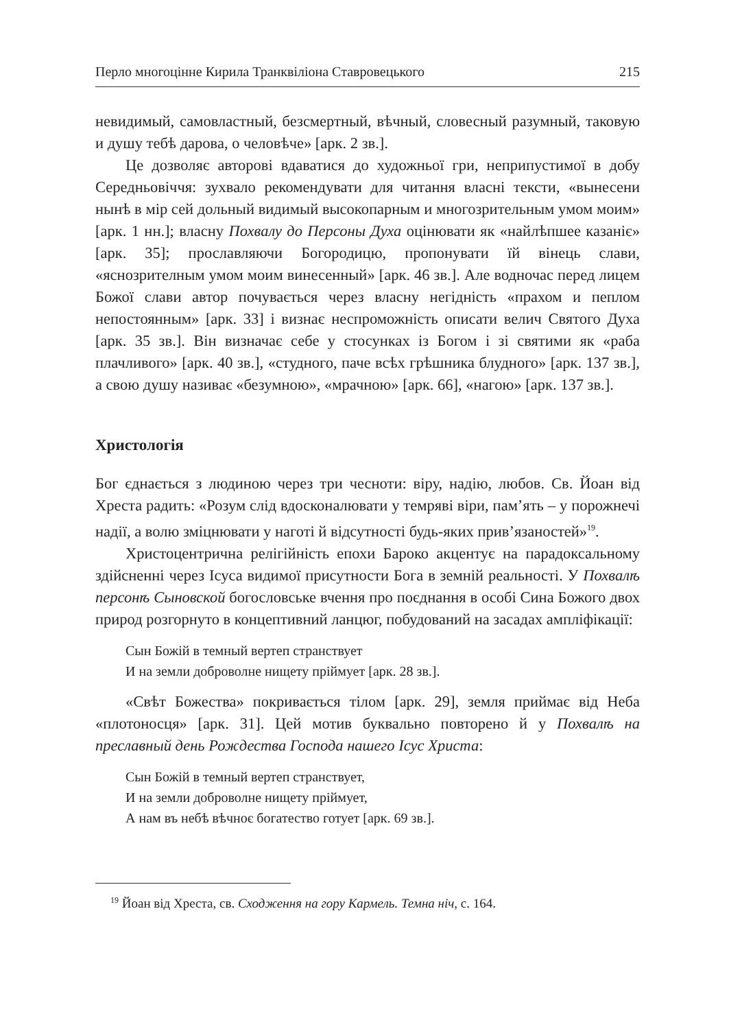Перло многоцінне Кирила Транквіліона Ставровецького 215
невидимый, самовластный, безсмертный, вѣчный, словесный разумный, таковую и душу тебѣ дарова, о человѣче» [арк. 2 зв.].
Це дозволяє авторові вдаватися до художньої гри, неприпустимої в добу Середньовіччя: зухвало рекомендувати для читання власні тексти, «вынесени нынѣ в мір сей дольный видимый высокопарным и многозрительным умом моим» [арк. 1 нн.]; власну Похвалу до Персоны Духа оцінювати як «найлѣпшее казаніє» [арк. 35]; прославляючи Богородицю, пропонувати їй вінець слави, «яснозрителным умом моим винесенный» [арк. 46 зв.]. Але водночас перед лицем Божої слави автор почувається через власну негідність «прахом и пеплом непостоянным» [арк. 33] і визнає неспроможність описати велич Святого Духа [арк. 35 зв.]. Він визначає себе у стосунках із Богом і зі святими як «раба плачливого» [арк. 40 зв.], «студного, паче всѣх грѣшника блудного» [арк. 137 зв.], а свою душу називає «безумною», «мрачною» [арк. 66], «нагою» [арк. 137 зв.].
Христологія
Бог єднається з людиною через три чесноти: віру, надію, любов. Св. Йоан від Хреста радить: «Розум слід вдосконалювати у темряві віри, пам’ять – у порожнечі надії, а волю зміцнювати у наготі й відсутності будь-яких прив’язаностей»<sup>19</sup>.
Христоцентрична релігійність епохи Бароко акцентує на парадоксальному здійсненні через Ісуса видимої присутности Бога в земній реальності. У Похвалѣ персонѣ Сыновской богословське вчення про поєднання в особі Сина Божого двох природ розгорнуто в концептивний ланцюг, побудований на засадах ампліфікації:
Сын Божій в темный вертеп странствует
И на земли доброволне нищету пріймует [арк. 28 зв.].
«Свѣт Божества» покривається тілом [арк. 29], земля приймає від Неба «плотоносця» [арк. 31]. Цей мотив буквально повторено й у Похвалѣ на преславный день Рождества Господа нашего Ісус Христа:
Сын Божій в темный вертеп странствует,
И на земли доброволне нищету пріймует,
А нам въ небѣ вѣчноє богатество готует [арк. 69 зв.].
<sup>19</sup> Йоан від Хреста, св. Сходження на гору Кармель. Темна ніч, с. 164.